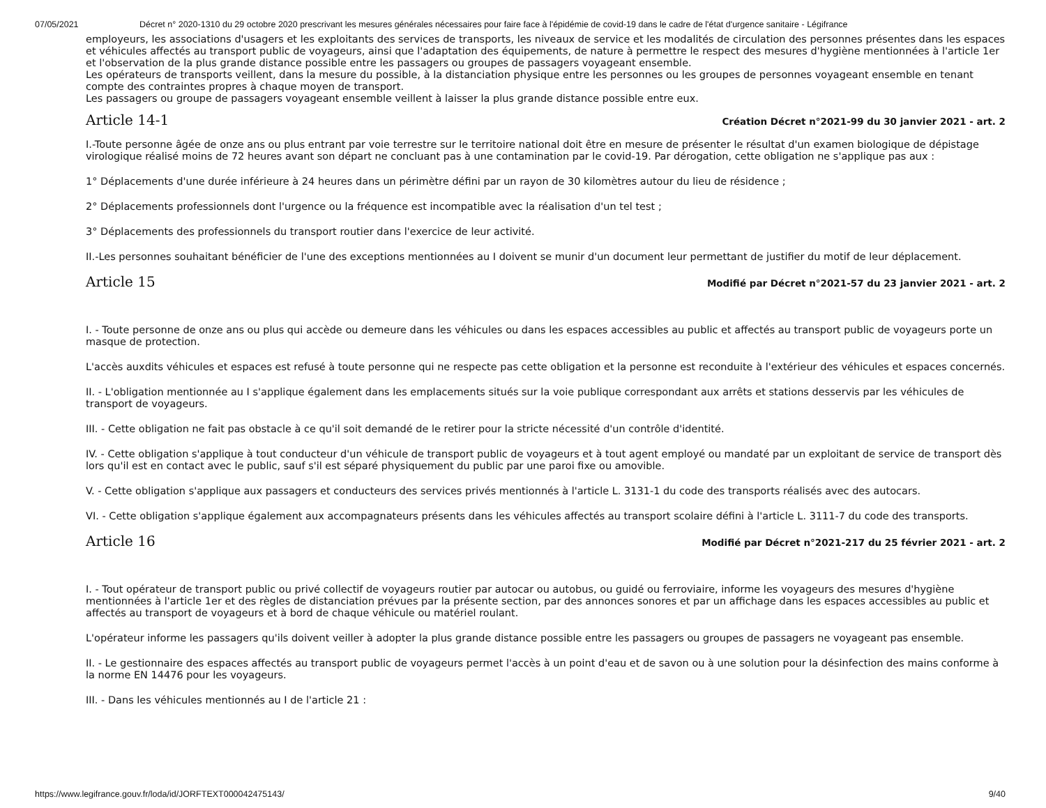07/05/2021 Décret n° 2020-1310 du 29 octobre 2020 prescrivant les mesures générales nécessaires pour faire face à l'épidémie de covid-19 dans le cadre de l'état d'urgence sanitaire - Légifrance
employeurs, les associations d'usagers et les exploitants des services de transports, les niveaux de service et les modalités de circulation des personnes présentes dans les espaces et véhicules affectés au transport public de voyageurs, ainsi que l'adaptation des équipements, de nature à permettre le respect des mesures d'hygiène mentionnées à l'article 1er et l'observation de la plus grande distance possible entre les passagers ou groupes de passagers voyageant ensemble.
Les opérateurs de transports veillent, dans la mesure du possible, à la distanciation physique entre les personnes ou les groupes de personnes voyageant ensemble en tenant compte des contraintes propres à chaque moyen de transport.
Les passagers ou groupe de passagers voyageant ensemble veillent à laisser la plus grande distance possible entre eux.
Article 14-1
Création Décret n°2021-99 du 30 janvier 2021 - art. 2
I.-Toute personne âgée de onze ans ou plus entrant par voie terrestre sur le territoire national doit être en mesure de présenter le résultat d'un examen biologique de dépistage virologique réalisé moins de 72 heures avant son départ ne concluant pas à une contamination par le covid-19. Par dérogation, cette obligation ne s'applique pas aux :
1° Déplacements d'une durée inférieure à 24 heures dans un périmètre défini par un rayon de 30 kilomètres autour du lieu de résidence ;
2° Déplacements professionnels dont l'urgence ou la fréquence est incompatible avec la réalisation d'un tel test ;
3° Déplacements des professionnels du transport routier dans l'exercice de leur activité.
II.-Les personnes souhaitant bénéficier de l'une des exceptions mentionnées au I doivent se munir d'un document leur permettant de justifier du motif de leur déplacement.
Article 15
Modifié par Décret n°2021-57 du 23 janvier 2021 - art. 2
I. - Toute personne de onze ans ou plus qui accède ou demeure dans les véhicules ou dans les espaces accessibles au public et affectés au transport public de voyageurs porte un masque de protection.
L'accès auxdits véhicules et espaces est refusé à toute personne qui ne respecte pas cette obligation et la personne est reconduite à l'extérieur des véhicules et espaces concernés.
II. - L'obligation mentionnée au I s'applique également dans les emplacements situés sur la voie publique correspondant aux arrêts et stations desservis par les véhicules de transport de voyageurs.
III. - Cette obligation ne fait pas obstacle à ce qu'il soit demandé de le retirer pour la stricte nécessité d'un contrôle d'identité.
IV. - Cette obligation s'applique à tout conducteur d'un véhicule de transport public de voyageurs et à tout agent employé ou mandaté par un exploitant de service de transport dès lors qu'il est en contact avec le public, sauf s'il est séparé physiquement du public par une paroi fixe ou amovible.
V. - Cette obligation s'applique aux passagers et conducteurs des services privés mentionnés à l'article L. 3131-1 du code des transports réalisés avec des autocars.
VI. - Cette obligation s'applique également aux accompagnateurs présents dans les véhicules affectés au transport scolaire défini à l'article L. 3111-7 du code des transports.
Article 16
Modifié par Décret n°2021-217 du 25 février 2021 - art. 2
I. - Tout opérateur de transport public ou privé collectif de voyageurs routier par autocar ou autobus, ou guidé ou ferroviaire, informe les voyageurs des mesures d'hygiène mentionnées à l'article 1er et des règles de distanciation prévues par la présente section, par des annonces sonores et par un affichage dans les espaces accessibles au public et affectés au transport de voyageurs et à bord de chaque véhicule ou matériel roulant.
L'opérateur informe les passagers qu'ils doivent veiller à adopter la plus grande distance possible entre les passagers ou groupes de passagers ne voyageant pas ensemble.
II. - Le gestionnaire des espaces affectés au transport public de voyageurs permet l'accès à un point d'eau et de savon ou à une solution pour la désinfection des mains conforme à la norme EN 14476 pour les voyageurs.
III. - Dans les véhicules mentionnés au I de l'article 21 :
https://www.legifrance.gouv.fr/loda/id/JORFTEXT000042475143/ 9/40